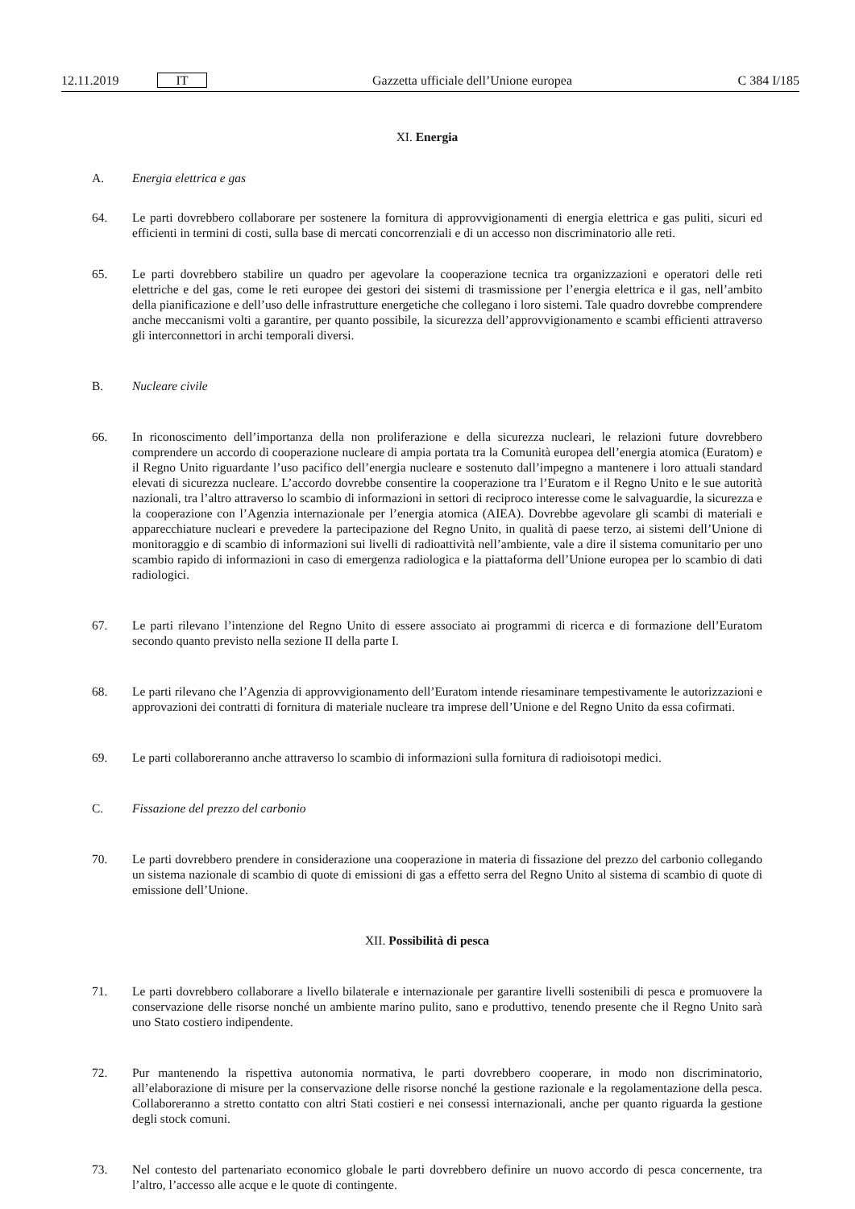12.11.2019 IT Gazzetta ufficiale dell’Unione europea C 384 I/185
XI. Energia
A. Energia elettrica e gas
64. Le parti dovrebbero collaborare per sostenere la fornitura di approvvigionamenti di energia elettrica e gas puliti, sicuri ed efficienti in termini di costi, sulla base di mercati concorrenziali e di un accesso non discriminatorio alle reti.
65. Le parti dovrebbero stabilire un quadro per agevolare la cooperazione tecnica tra organizzazioni e operatori delle reti elettriche e del gas, come le reti europee dei gestori dei sistemi di trasmissione per l’energia elettrica e il gas, nell’ambito della pianificazione e dell’uso delle infrastrutture energetiche che collegano i loro sistemi. Tale quadro dovrebbe comprendere anche meccanismi volti a garantire, per quanto possibile, la sicurezza dell’approvvi­gionamento e scambi efficienti attraverso gli interconnettori in archi temporali diversi.
B. Nucleare civile
66. In riconoscimento dell’importanza della non proliferazione e della sicurezza nucleari, le relazioni future dovrebbero comprendere un accordo di cooperazione nucleare di ampia portata tra la Comunità europea dell’energia atomica (Euratom) e il Regno Unito riguardante l’uso pacifico dell’energia nucleare e sostenuto dall’impegno a mantenere i loro attuali standard elevati di sicurezza nucleare. L’accordo dovrebbe consentire la cooperazione tra l’Euratom e il Regno Unito e le sue autorità nazionali, tra l’altro attraverso lo scambio di informazioni in settori di reciproco interesse come le salvaguardie, la sicurezza e la cooperazione con l’Agenzia internazionale per l’energia atomica (AIEA). Dovrebbe agevolare gli scambi di materiali e apparecchiature nucleari e prevedere la partecipazione del Regno Unito, in qualità di paese terzo, ai sistemi dell’Unione di monitoraggio e di scambio di informazioni sui livelli di radioattività nell’ambiente, vale a dire il sistema comunitario per uno scambio rapido di informazioni in caso di emergenza radiologica e la piattaforma dell’Unione europea per lo scambio di dati radiologici.
67. Le parti rilevano l’intenzione del Regno Unito di essere associato ai programmi di ricerca e di formazione dell’Euratom secondo quanto previsto nella sezione II della parte I.
68. Le parti rilevano che l’Agenzia di approvvigionamento dell’Euratom intende riesaminare tempestivamente le autorizzazioni e approvazioni dei contratti di fornitura di materiale nucleare tra imprese dell’Unione e del Regno Unito da essa cofirmati.
69. Le parti collaboreranno anche attraverso lo scambio di informazioni sulla fornitura di radioisotopi medici.
C. Fissazione del prezzo del carbonio
70. Le parti dovrebbero prendere in considerazione una cooperazione in materia di fissazione del prezzo del carbonio collegando un sistema nazionale di scambio di quote di emissioni di gas a effetto serra del Regno Unito al sistema di scambio di quote di emissione dell’Unione.
XII. Possibilità di pesca
71. Le parti dovrebbero collaborare a livello bilaterale e internazionale per garantire livelli sostenibili di pesca e promuovere la conservazione delle risorse nonché un ambiente marino pulito, sano e produttivo, tenendo presente che il Regno Unito sarà uno Stato costiero indipendente.
72. Pur mantenendo la rispettiva autonomia normativa, le parti dovrebbero cooperare, in modo non discriminatorio, all’elaborazione di misure per la conservazione delle risorse nonché la gestione razionale e la regolamentazione della pesca. Collaboreranno a stretto contatto con altri Stati costieri e nei consessi internazionali, anche per quanto riguarda la gestione degli stock comuni.
73. Nel contesto del partenariato economico globale le parti dovrebbero definire un nuovo accordo di pesca concernente, tra l’altro, l’accesso alle acque e le quote di contingente.